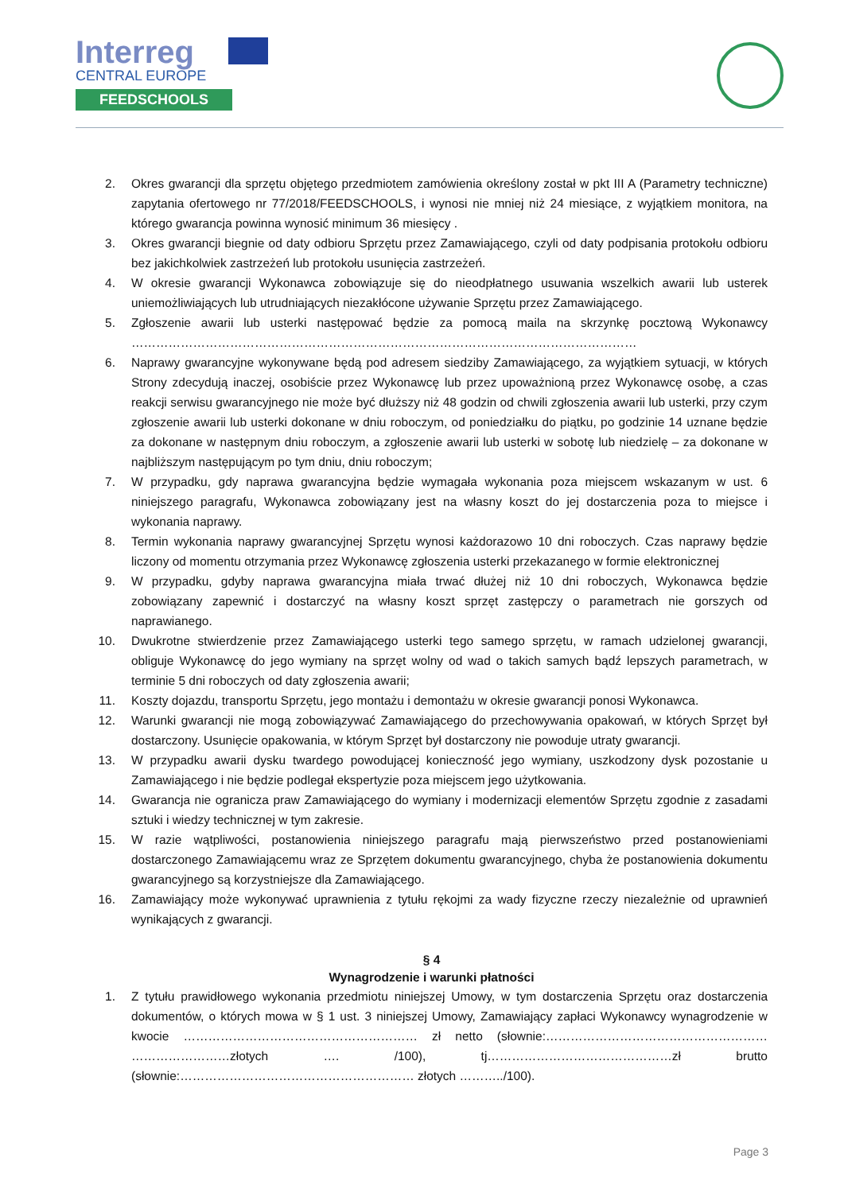Interreg
CENTRAL EUROPE
FEEDSCHOOLS
2. Okres gwarancji dla sprzętu objętego przedmiotem zamówienia określony został w pkt III A (Parametry techniczne) zapytania ofertowego nr 77/2018/FEEDSCHOOLS, i wynosi nie mniej niż 24 miesiące, z wyjątkiem monitora, na którego gwarancja powinna wynosić minimum 36 miesięcy .
3. Okres gwarancji biegnie od daty odbioru Sprzętu przez Zamawiającego, czyli od daty podpisania protokołu odbioru bez jakichkolwiek zastrzeżeń lub protokołu usunięcia zastrzeżeń.
4. W okresie gwarancji Wykonawca zobowiązuje się do nieodpłatnego usuwania wszelkich awarii lub usterek uniemożliwiających lub utrudniających niezakłócone używanie Sprzętu przez Zamawiającego.
5. Zgłoszenie awarii lub usterki następować będzie za pomocą maila na skrzynkę pocztową Wykonawcy ……………………………………………………………………………………………………………
6. Naprawy gwarancyjne wykonywane będą pod adresem siedziby Zamawiającego, za wyjątkiem sytuacji, w których Strony zdecydują inaczej, osobiście przez Wykonawcę lub przez upoważnioną przez Wykonawcę osobę, a czas reakcji serwisu gwarancyjnego nie może być dłuższy niż 48 godzin od chwili zgłoszenia awarii lub usterki, przy czym zgłoszenie awarii lub usterki dokonane w dniu roboczym, od poniedziałku do piątku, po godzinie 14 uznane będzie za dokonane w następnym dniu roboczym, a zgłoszenie awarii lub usterki w sobotę lub niedzielę – za dokonane w najbliższym następującym po tym dniu, dniu roboczym;
7. W przypadku, gdy naprawa gwarancyjna będzie wymagała wykonania poza miejscem wskazanym w ust. 6 niniejszego paragrafu, Wykonawca zobowiązany jest na własny koszt do jej dostarczenia poza to miejsce i wykonania naprawy.
8. Termin wykonania naprawy gwarancyjnej Sprzętu wynosi każdorazowo 10 dni roboczych. Czas naprawy będzie liczony od momentu otrzymania przez Wykonawcę zgłoszenia usterki przekazanego w formie elektronicznej
9. W przypadku, gdyby naprawa gwarancyjna miała trwać dłużej niż 10 dni roboczych, Wykonawca będzie zobowiązany zapewnić i dostarczyć na własny koszt sprzęt zastępczy o parametrach nie gorszych od naprawianego.
10. Dwukrotne stwierdzenie przez Zamawiającego usterki tego samego sprzętu, w ramach udzielonej gwarancji, obliguje Wykonawcę do jego wymiany na sprzęt wolny od wad o takich samych bądź lepszych parametrach, w terminie 5 dni roboczych od daty zgłoszenia awarii;
11. Koszty dojazdu, transportu Sprzętu, jego montażu i demontażu w okresie gwarancji ponosi Wykonawca.
12. Warunki gwarancji nie mogą zobowiązywać Zamawiającego do przechowywania opakowań, w których Sprzęt był dostarczony. Usunięcie opakowania, w którym Sprzęt był dostarczony nie powoduje utraty gwarancji.
13. W przypadku awarii dysku twardego powodującej konieczność jego wymiany, uszkodzony dysk pozostanie u Zamawiającego i nie będzie podlegał ekspertyzie poza miejscem jego użytkowania.
14. Gwarancja nie ogranicza praw Zamawiającego do wymiany i modernizacji elementów Sprzętu zgodnie z zasadami sztuki i wiedzy technicznej w tym zakresie.
15. W razie wątpliwości, postanowienia niniejszego paragrafu mają pierwszeństwo przed postanowieniami dostarczonego Zamawiającemu wraz ze Sprzętem dokumentu gwarancyjnego, chyba że postanowienia dokumentu gwarancyjnego są korzystniejsze dla Zamawiającego.
16. Zamawiający może wykonywać uprawnienia z tytułu rękojmi za wady fizyczne rzeczy niezależnie od uprawnień wynikających z gwarancji.
§ 4
Wynagrodzenie i warunki płatności
1. Z tytułu prawidłowego wykonania przedmiotu niniejszej Umowy, w tym dostarczenia Sprzętu oraz dostarczenia dokumentów, o których mowa w § 1 ust. 3 niniejszej Umowy, Zamawiający zapłaci Wykonawcy wynagrodzenie w kwocie ………………………………………………… zł netto (słownie:……………………………………………… ……………………złotych …. /100), tj………………………………………zł brutto (słownie:………………………………………………… złotych ………../100).
Page 3